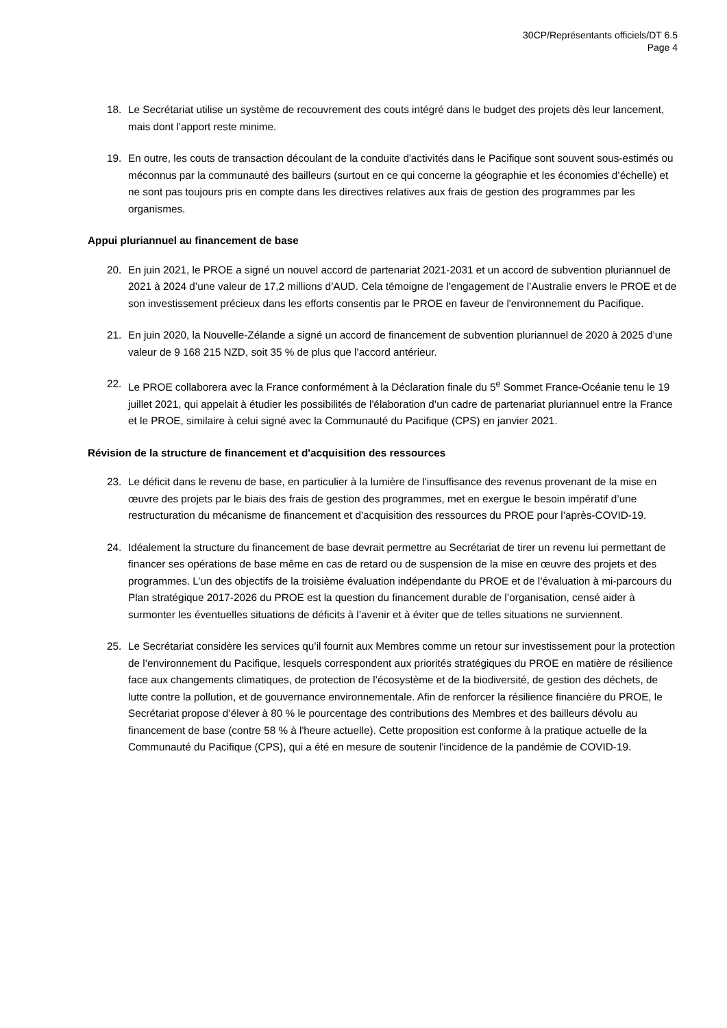30CP/Représentants officiels/DT 6.5
Page 4
18. Le Secrétariat utilise un système de recouvrement des couts intégré dans le budget des projets dès leur lancement, mais dont l'apport reste minime.
19. En outre, les couts de transaction découlant de la conduite d'activités dans le Pacifique sont souvent sous-estimés ou méconnus par la communauté des bailleurs (surtout en ce qui concerne la géographie et les économies d’échelle) et ne sont pas toujours pris en compte dans les directives relatives aux frais de gestion des programmes par les organismes.
Appui pluriannuel au financement de base
20. En juin 2021, le PROE a signé un nouvel accord de partenariat 2021-2031 et un accord de subvention pluriannuel de 2021 à 2024 d’une valeur de 17,2 millions d’AUD. Cela témoigne de l’engagement de l’Australie envers le PROE et de son investissement précieux dans les efforts consentis par le PROE en faveur de l'environnement du Pacifique.
21. En juin 2020, la Nouvelle-Zélande a signé un accord de financement de subvention pluriannuel de 2020 à 2025 d’une valeur de 9 168 215 NZD, soit 35 % de plus que l’accord antérieur.
22. Le PROE collaborera avec la France conformément à la Déclaration finale du 5<sup>e</sup> Sommet France-Océanie tenu le 19 juillet 2021, qui appelait à étudier les possibilités de l'élaboration d’un cadre de partenariat pluriannuel entre la France et le PROE, similaire à celui signé avec la Communauté du Pacifique (CPS) en janvier 2021.
Révision de la structure de financement et d'acquisition des ressources
23. Le déficit dans le revenu de base, en particulier à la lumière de l'insuffisance des revenus provenant de la mise en œuvre des projets par le biais des frais de gestion des programmes, met en exergue le besoin impératif d’une restructuration du mécanisme de financement et d'acquisition des ressources du PROE pour l’après-COVID-19.
24. Idéalement la structure du financement de base devrait permettre au Secrétariat de tirer un revenu lui permettant de financer ses opérations de base même en cas de retard ou de suspension de la mise en œuvre des projets et des programmes. L’un des objectifs de la troisième évaluation indépendante du PROE et de l’évaluation à mi-parcours du Plan stratégique 2017-2026 du PROE est la question du financement durable de l’organisation, censé aider à surmonter les éventuelles situations de déficits à l’avenir et à éviter que de telles situations ne surviennent.
25. Le Secrétariat considère les services qu’il fournit aux Membres comme un retour sur investissement pour la protection de l’environnement du Pacifique, lesquels correspondent aux priorités stratégiques du PROE en matière de résilience face aux changements climatiques, de protection de l’écosystème et de la biodiversité, de gestion des déchets, de lutte contre la pollution, et de gouvernance environnementale. Afin de renforcer la résilience financière du PROE, le Secrétariat propose d’élever à 80 % le pourcentage des contributions des Membres et des bailleurs dévolu au financement de base (contre 58 % à l'heure actuelle). Cette proposition est conforme à la pratique actuelle de la Communauté du Pacifique (CPS), qui a été en mesure de soutenir l'incidence de la pandémie de COVID-19.